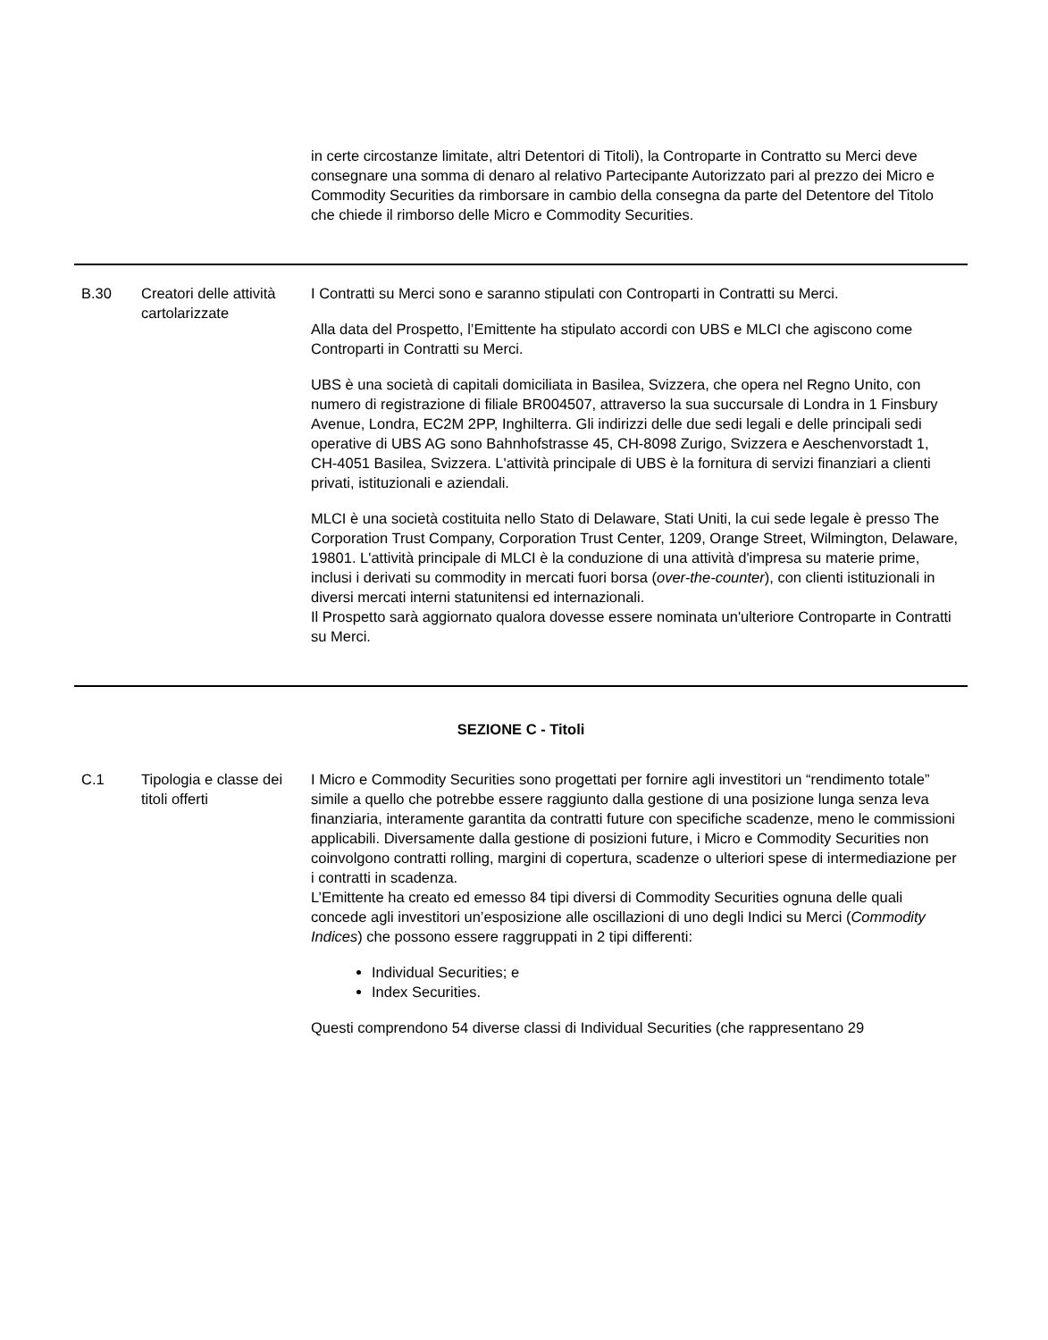| | | in certe circostanze limitate, altri Detentori di Titoli), la Controparte in Contratto su Merci deve consegnare una somma di denaro al relativo Partecipante Autorizzato pari al prezzo dei Micro e Commodity Securities da rimborsare in cambio della consegna da parte del Detentore del Titolo che chiede il rimborso delle Micro e Commodity Securities. |
| B.30 | Creatori delle attività cartolarizzate | I Contratti su Merci sono e saranno stipulati con Controparti in Contratti su Merci. Alla data del Prospetto, l’Emittente ha stipulato accordi con UBS e MLCI che agiscono come Controparti in Contratti su Merci. UBS è una società di capitali domiciliata in Basilea, Svizzera, che opera nel Regno Unito, con numero di registrazione di filiale BR004507, attraverso la sua succursale di Londra in 1 Finsbury Avenue, Londra, EC2M 2PP, Inghilterra. Gli indirizzi delle due sedi legali e delle principali sedi operative di UBS AG sono Bahnhofstrasse 45, CH-8098 Zurigo, Svizzera e Aeschenvorstadt 1, CH-4051 Basilea, Svizzera. L'attività principale di UBS è la fornitura di servizi finanziari a clienti privati, istituzionali e aziendali. MLCI è una società costituita nello Stato di Delaware, Stati Uniti, la cui sede legale è presso The Corporation Trust Company, Corporation Trust Center, 1209, Orange Street, Wilmington, Delaware, 19801. L'attività principale di MLCI è la conduzione di una attività d'impresa su materie prime, inclusi i derivati su commodity in mercati fuori borsa ( over-the-counter ), con clienti istituzionali in diversi mercati interni statunitensi ed internazionali. Il Prospetto sarà aggiornato qualora dovesse essere nominata un'ulteriore Controparte in Contratti su Merci. |
| SEZIONE C - Titoli | | |
| C.1 | Tipologia e classe dei titoli offerti | I Micro e Commodity Securities sono progettati per fornire agli investitori un “rendimento totale” simile a quello che potrebbe essere raggiunto dalla gestione di una posizione lunga senza leva finanziaria, interamente garantita da contratti future con specifiche scadenze, meno le commissioni applicabili. Diversamente dalla gestione di posizioni future, i Micro e Commodity Securities non coinvolgono contratti rolling, margini di copertura, scadenze o ulteriori spese di intermediazione per i contratti in scadenza. L’Emittente ha creato ed emesso 84 tipi diversi di Commodity Securities ognuna delle quali concede agli investitori un’esposizione alle oscillazioni di uno degli Indici su Merci ( Commodity Indices ) che possono essere raggruppati in 2 tipi differenti: Individual Securities; e Index Securities. Questi comprendono 54 diverse classi di Individual Securities (che rappresentano 29 |